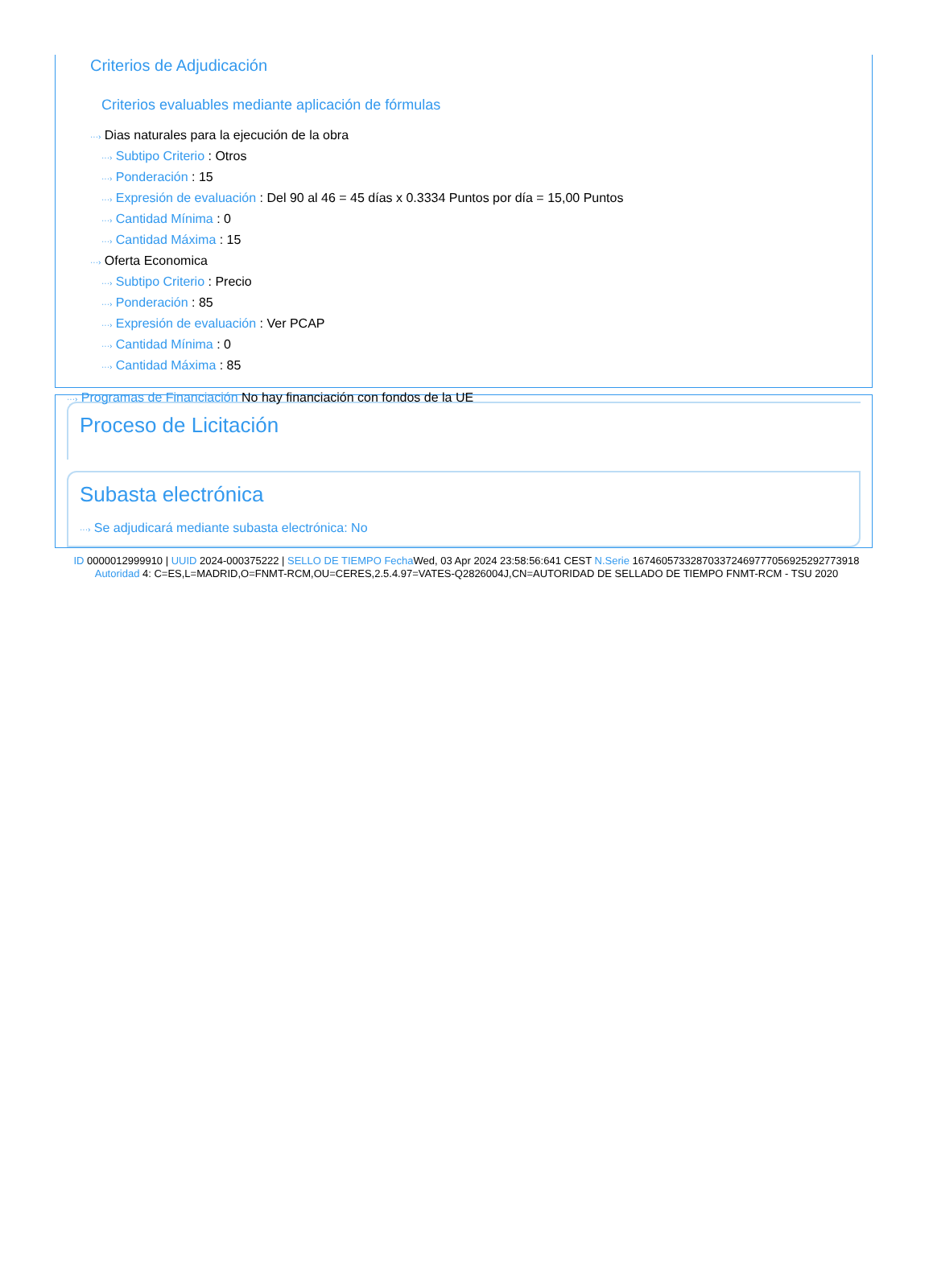Criterios de Adjudicación
Criterios evaluables mediante aplicación de fórmulas
···› Dias naturales para la ejecución de la obra
···› Subtipo Criterio : Otros
···› Ponderación : 15
···› Expresión de evaluación : Del 90 al 46 = 45 días x 0.3334 Puntos por día = 15,00 Puntos
···› Cantidad Mínima : 0
···› Cantidad Máxima : 15
···› Oferta Economica
···› Subtipo Criterio : Precio
···› Ponderación : 85
···› Expresión de evaluación : Ver PCAP
···› Cantidad Mínima : 0
···› Cantidad Máxima : 85
···› Programas de Financiación No hay financiación con fondos de la UE
Proceso de Licitación
Subasta electrónica
···› Se adjudicará mediante subasta electrónica: No
ID 0000012999910 | UUID 2024-000375222 | SELLO DE TIEMPO Fecha Wed, 03 Apr 2024 23:58:56:641 CEST N.Serie 167460573328703372469777056925292773918 Autoridad 4: C=ES,L=MADRID,O=FNMT-RCM,OU=CERES,2.5.4.97=VATES-Q2826004J,CN=AUTORIDAD DE SELLADO DE TIEMPO FNMT-RCM - TSU 2020